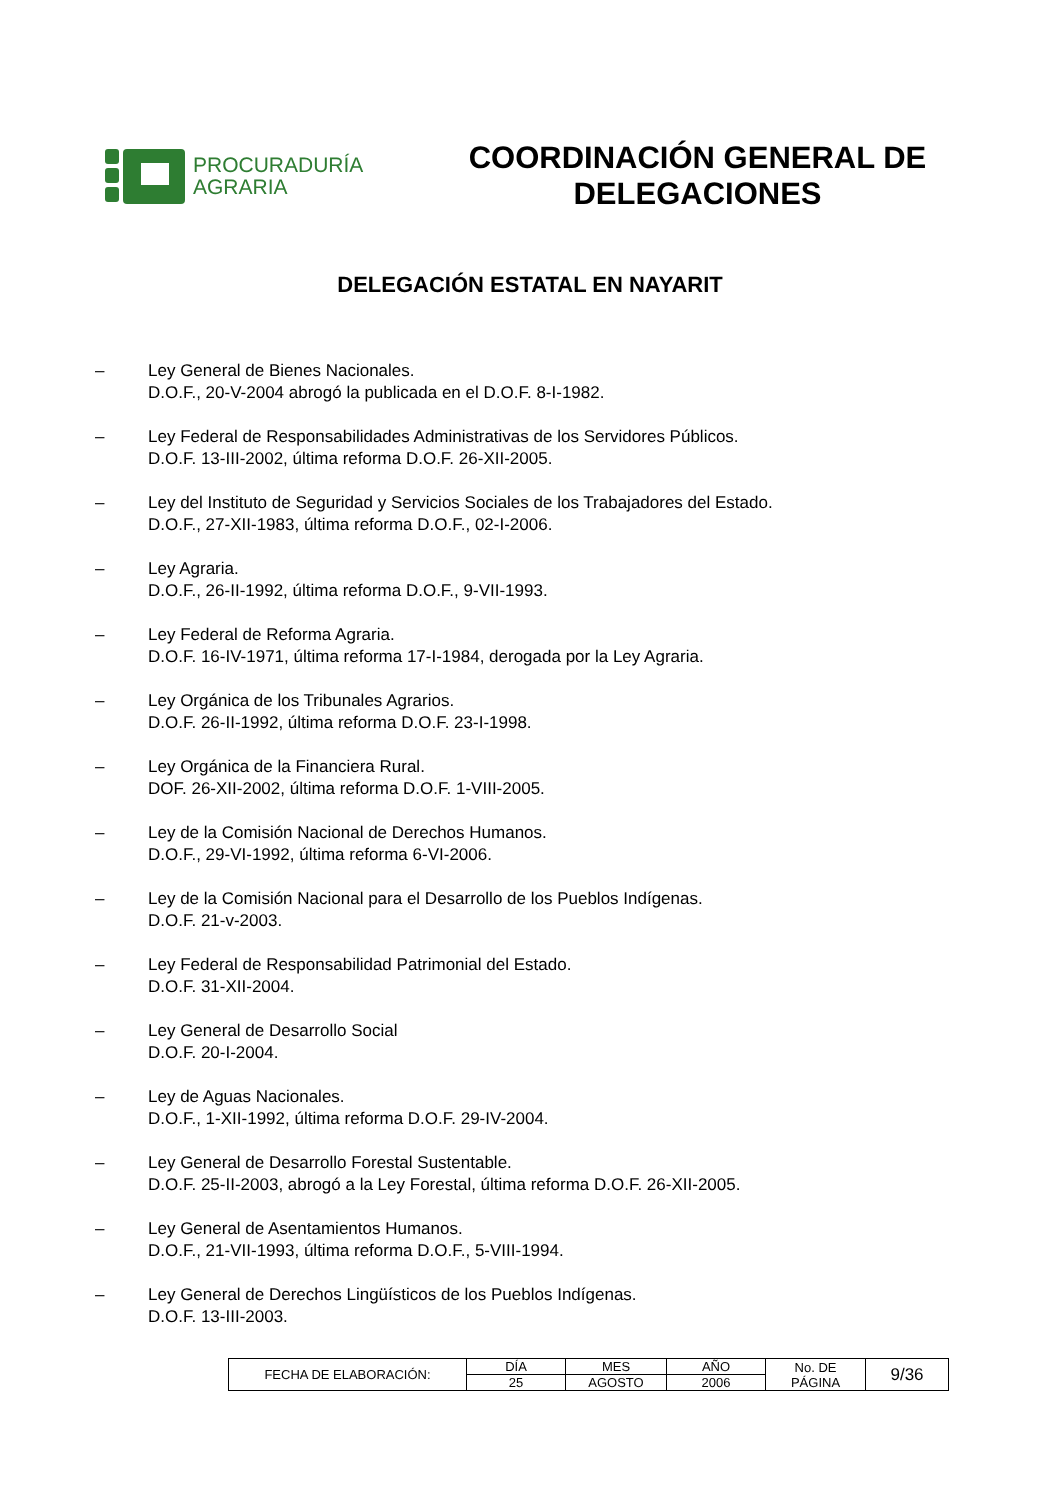PROCURADURÍA
AGRARIA
COORDINACIÓN GENERAL DE
DELEGACIONES
DELEGACIÓN ESTATAL EN NAYARIT
– Ley General de Bienes Nacionales.
D.O.F., 20-V-2004 abrogó la publicada en el D.O.F. 8-I-1982.
– Ley Federal de Responsabilidades Administrativas de los Servidores Públicos.
D.O.F. 13-III-2002, última reforma D.O.F. 26-XII-2005.
– Ley del Instituto de Seguridad y Servicios Sociales de los Trabajadores del Estado.
D.O.F., 27-XII-1983, última reforma D.O.F., 02-I-2006.
– Ley Agraria.
D.O.F., 26-II-1992, última reforma D.O.F., 9-VII-1993.
– Ley Federal de Reforma Agraria.
D.O.F. 16-IV-1971, última reforma 17-I-1984, derogada por la Ley Agraria.
– Ley Orgánica de los Tribunales Agrarios.
D.O.F. 26-II-1992, última reforma D.O.F. 23-I-1998.
– Ley Orgánica de la Financiera Rural.
DOF. 26-XII-2002, última reforma D.O.F. 1-VIII-2005.
– Ley de la Comisión Nacional de Derechos Humanos.
D.O.F., 29-VI-1992, última reforma 6-VI-2006.
– Ley de la Comisión Nacional para el Desarrollo de los Pueblos Indígenas.
D.O.F. 21-v-2003.
– Ley Federal de Responsabilidad Patrimonial del Estado.
D.O.F. 31-XII-2004.
– Ley General de Desarrollo Social
D.O.F. 20-I-2004.
– Ley de Aguas Nacionales.
D.O.F., 1-XII-1992, última reforma D.O.F. 29-IV-2004.
– Ley General de Desarrollo Forestal Sustentable.
D.O.F. 25-II-2003, abrogó a la Ley Forestal, última reforma D.O.F. 26-XII-2005.
– Ley General de Asentamientos Humanos.
D.O.F., 21-VII-1993, última reforma D.O.F., 5-VIII-1994.
– Ley General de Derechos Lingüísticos de los Pueblos Indígenas.
D.O.F. 13-III-2003.
| FECHA DE ELABORACIÓN: | DÍA | MES | AÑO | No. DE PÁGINA | 9/36 |
| | 25 | AGOSTO | 2006 | | |